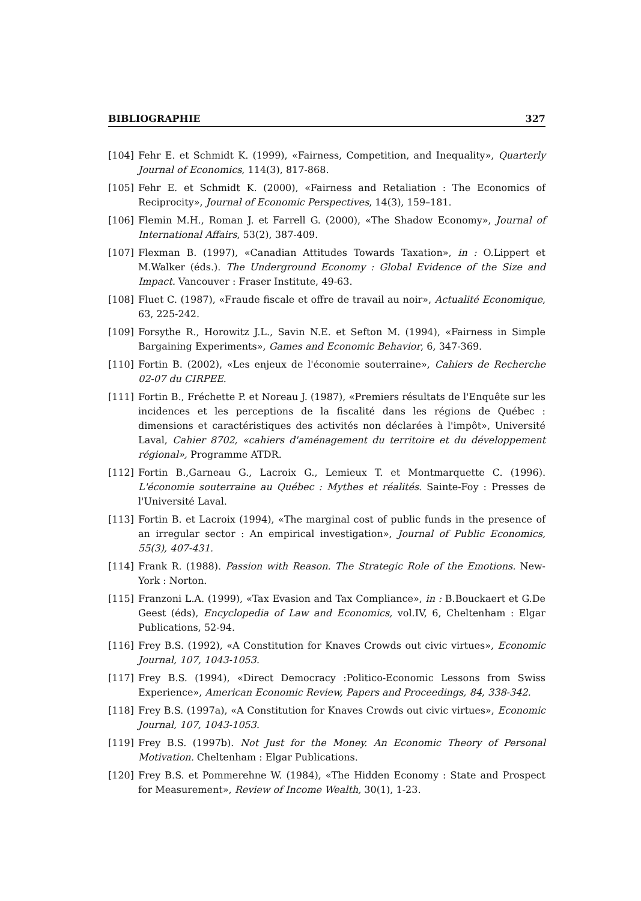BIBLIOGRAPHIE 327
[104] Fehr E. et Schmidt K. (1999), «Fairness, Competition, and Inequality», Quarterly Journal of Economics, 114(3), 817-868.
[105] Fehr E. et Schmidt K. (2000), «Fairness and Retaliation : The Economics of Reciprocity», Journal of Economic Perspectives, 14(3), 159–181.
[106] Flemin M.H., Roman J. et Farrell G. (2000), «The Shadow Economy», Journal of International Affairs, 53(2), 387-409.
[107] Flexman B. (1997), «Canadian Attitudes Towards Taxation», in : O.Lippert et M.Walker (éds.). The Underground Economy : Global Evidence of the Size and Impact. Vancouver : Fraser Institute, 49-63.
[108] Fluet C. (1987), «Fraude fiscale et offre de travail au noir», Actualité Economique, 63, 225-242.
[109] Forsythe R., Horowitz J.L., Savin N.E. et Sefton M. (1994), «Fairness in Simple Bargaining Experiments», Games and Economic Behavior, 6, 347-369.
[110] Fortin B. (2002), «Les enjeux de l'économie souterraine», Cahiers de Recherche 02-07 du CIRPEE.
[111] Fortin B., Fréchette P. et Noreau J. (1987), «Premiers résultats de l'Enquête sur les incidences et les perceptions de la fiscalité dans les régions de Québec : dimensions et caractéristiques des activités non déclarées à l'impôt», Université Laval, Cahier 8702, «cahiers d'aménagement du territoire et du développement régional», Programme ATDR.
[112] Fortin B.,Garneau G., Lacroix G., Lemieux T. et Montmarquette C. (1996). L'économie souterraine au Québec : Mythes et réalités. Sainte-Foy : Presses de l'Université Laval.
[113] Fortin B. et Lacroix (1994), «The marginal cost of public funds in the presence of an irregular sector : An empirical investigation», Journal of Public Economics, 55(3), 407-431.
[114] Frank R. (1988). Passion with Reason. The Strategic Role of the Emotions. New-York : Norton.
[115] Franzoni L.A. (1999), «Tax Evasion and Tax Compliance», in : B.Bouckaert et G.De Geest (éds), Encyclopedia of Law and Economics, vol.IV, 6, Cheltenham : Elgar Publications, 52-94.
[116] Frey B.S. (1992), «A Constitution for Knaves Crowds out civic virtues», Economic Journal, 107, 1043-1053.
[117] Frey B.S. (1994), «Direct Democracy :Politico-Economic Lessons from Swiss Experience», American Economic Review, Papers and Proceedings, 84, 338-342.
[118] Frey B.S. (1997a), «A Constitution for Knaves Crowds out civic virtues», Economic Journal, 107, 1043-1053.
[119] Frey B.S. (1997b). Not Just for the Money. An Economic Theory of Personal Motivation. Cheltenham : Elgar Publications.
[120] Frey B.S. et Pommerehne W. (1984), «The Hidden Economy : State and Prospect for Measurement», Review of Income Wealth, 30(1), 1-23.